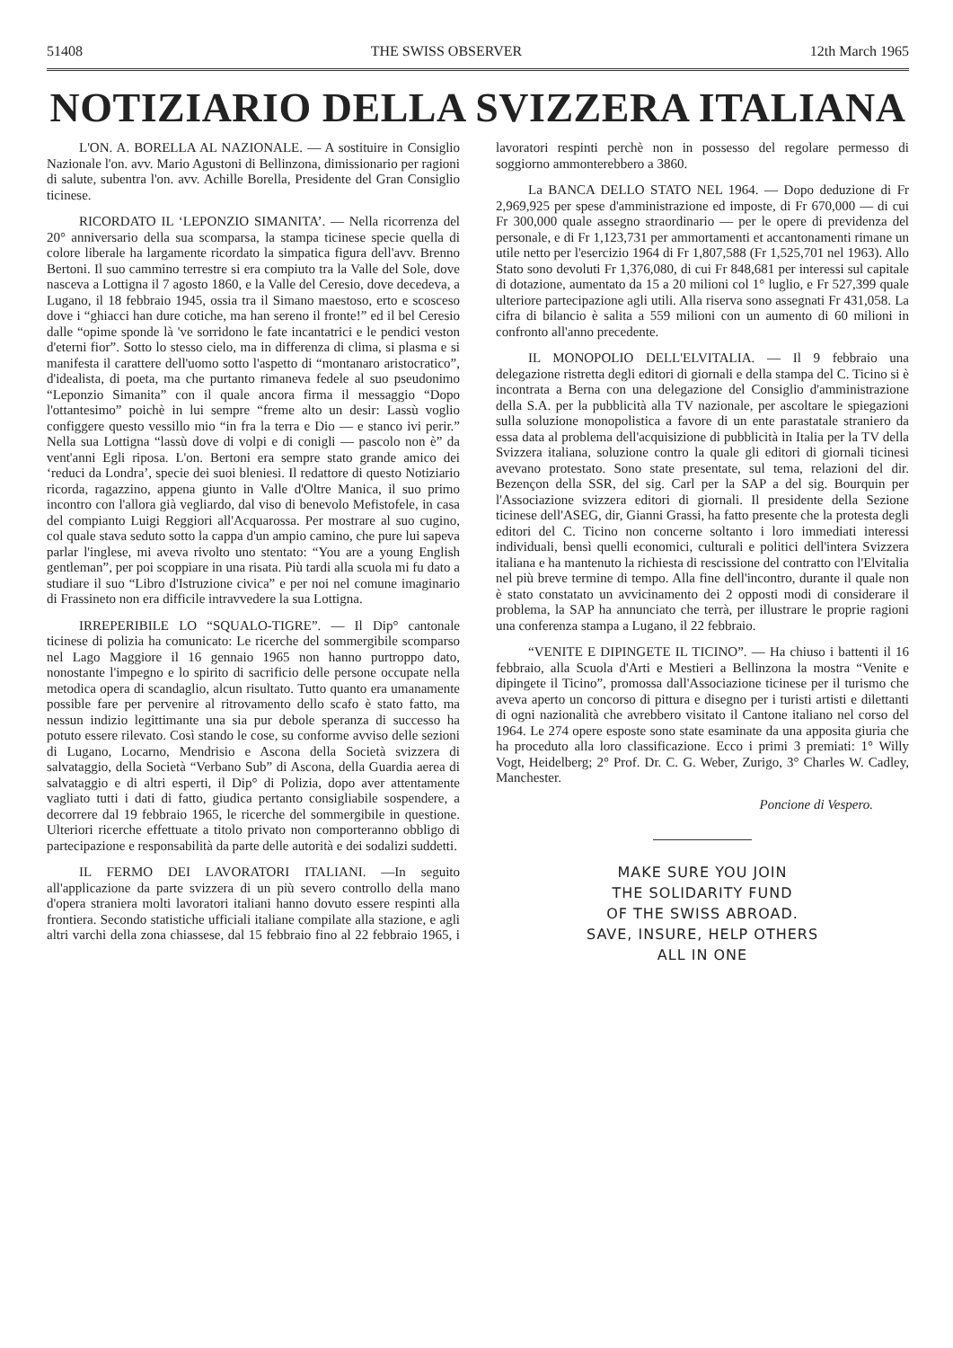51408 THE SWISS OBSERVER 12th March 1965
NOTIZIARIO DELLA SVIZZERA ITALIANA
L'ON. A. BORELLA AL NAZIONALE. — A sostituire in Consiglio Nazionale l'on. avv. Mario Agustoni di Bellinzona, dimissionario per ragioni di salute, subentra l'on. avv. Achille Borella, Presidente del Gran Consiglio ticinese.
RICORDATO IL ‘LEPONZIO SIMANITA’. — Nella ricorrenza del 20° anniversario della sua scomparsa, la stampa ticinese specie quella di colore liberale ha largamente ricordato la simpatica figura dell'avv. Brenno Bertoni. Il suo cammino terrestre si era compiuto tra la Valle del Sole, dove nasceva a Lottigna il 7 agosto 1860, e la Valle del Ceresio, dove decedeva, a Lugano, il 18 febbraio 1945, ossia tra il Simano maestoso, erto e scosceso dove i “ghiacci han dure cotiche, ma han sereno il fronte!” ed il bel Ceresio dalle “opime sponde là 've sorridono le fate incantatrici e le pendici veston d'eterni fior”. Sotto lo stesso cielo, ma in differenza di clima, si plasma e si manifesta il carattere dell'uomo sotto l'aspetto di “montanaro aristocratico”, d'idealista, di poeta, ma che purtanto rimaneva fedele al suo pseudonimo “Leponzio Simanita” con il quale ancora firma il messaggio “Dopo l'ottantesimo” poichè in lui sempre “freme alto un desir: Lassù voglio configgere questo vessillo mio “in fra la terra e Dio — e stanco ivi perir.” Nella sua Lottigna “lassù dove di volpi e di conigli — pascolo non è” da vent'anni Egli riposa. L'on. Bertoni era sempre stato grande amico dei ‘reduci da Londra’, specie dei suoi bleniesi. Il redattore di questo Notiziario ricorda, ragazzino, appena giunto in Valle d'Oltre Manica, il suo primo incontro con l'allora già vegliardo, dal viso di benevolo Mefistofele, in casa del compianto Luigi Reggiori all'Acquarossa. Per mostrare al suo cugino, col quale stava seduto sotto la cappa d'un ampio camino, che pure lui sapeva parlar l'inglese, mi aveva rivolto uno stentato: “You are a young English gentleman”, per poi scoppiare in una risata. Più tardi alla scuola mi fu dato a studiare il suo “Libro d'Istruzione civica” e per noi nel comune imaginario di Frassineto non era difficile intravvedere la sua Lottigna.
IRREPERIBILE LO “SQUALO-TIGRE”. — Il Dip° cantonale ticinese di polizia ha comunicato: Le ricerche del sommergibile scomparso nel Lago Maggiore il 16 gennaio 1965 non hanno purtroppo dato, nonostante l'impegno e lo spirito di sacrificio delle persone occupate nella metodica opera di scandaglio, alcun risultato. Tutto quanto era umanamente possible fare per pervenire al ritrovamento dello scafo è stato fatto, ma nessun indizio legittimante una sia pur debole speranza di successo ha potuto essere rilevato. Così stando le cose, su conforme avviso delle sezioni di Lugano, Locarno, Mendrisio e Ascona della Società svizzera di salvataggio, della Società “Verbano Sub” di Ascona, della Guardia aerea di salvataggio e di altri esperti, il Dip° di Polizia, dopo aver attentamente vagliato tutti i dati di fatto, giudica pertanto consigliabile sospendere, a decorrere dal 19 febbraio 1965, le ricerche del sommergibile in questione. Ulteriori ricerche effettuate a titolo privato non comporteranno obbligo di partecipazione e responsabilità da parte delle autorità e dei sodalizi suddetti.
IL FERMO DEI LAVORATORI ITALIANI. —In seguito all'applicazione da parte svizzera di un più severo controllo della mano d'opera straniera molti lavoratori italiani hanno dovuto essere respinti alla frontiera. Secondo statistiche ufficiali italiane compilate alla stazione, e agli altri varchi della zona chiassese, dal 15 febbraio fino al 22 febbraio 1965, i lavoratori respinti perchè non in possesso del regolare permesso di soggiorno ammonterebbero a 3860.
La BANCA DELLO STATO NEL 1964. — Dopo deduzione di Fr 2,969,925 per spese d'amministrazione ed imposte, di Fr 670,000 — di cui Fr 300,000 quale assegno straordinario — per le opere di previdenza del personale, e di Fr 1,123,731 per ammortamenti et accantonamenti rimane un utile netto per l'esercizio 1964 di Fr 1,807,588 (Fr 1,525,701 nel 1963). Allo Stato sono devoluti Fr 1,376,080, di cui Fr 848,681 per interessi sul capitale di dotazione, aumentato da 15 a 20 milioni col 1° luglio, e Fr 527,399 quale ulteriore partecipazione agli utili. Alla riserva sono assegnati Fr 431,058. La cifra di bilancio è salita a 559 milioni con un aumento di 60 milioni in confronto all'anno precedente.
IL MONOPOLIO DELL'ELVITALIA. — Il 9 febbraio una delegazione ristretta degli editori di giornali e della stampa del C. Ticino si è incontrata a Berna con una delegazione del Consiglio d'amministrazione della S.A. per la pubblicità alla TV nazionale, per ascoltare le spiegazioni sulla soluzione monopolistica a favore di un ente parastatale straniero da essa data al problema dell'acquisizione di pubblicità in Italia per la TV della Svizzera italiana, soluzione contro la quale gli editori di giornali ticinesi avevano protestato. Sono state presentate, sul tema, relazioni del dir. Bezençon della SSR, del sig. Carl per la SAP a del sig. Bourquin per l'Associazione svizzera editori di giornali. Il presidente della Sezione ticinese dell'ASEG, dir, Gianni Grassi, ha fatto presente che la protesta degli editori del C. Ticino non concerne soltanto i loro immediati interessi individuali, bensì quelli economici, culturali e politici dell'intera Svizzera italiana e ha mantenuto la richiesta di rescissione del contratto con l'Elvitalia nel più breve termine di tempo. Alla fine dell'incontro, durante il quale non è stato constatato un avvicinamento dei 2 opposti modi di considerare il problema, la SAP ha annunciato che terrà, per illustrare le proprie ragioni una conferenza stampa a Lugano, il 22 febbraio.
“VENITE E DIPINGETE IL TICINO”. — Ha chiuso i battenti il 16 febbraio, alla Scuola d'Arti e Mestieri a Bellinzona la mostra “Venite e dipingete il Ticino”, promossa dall'Associazione ticinese per il turismo che aveva aperto un concorso di pittura e disegno per i turisti artisti e dilettanti di ogni nazionalità che avrebbero visitato il Cantone italiano nel corso del 1964. Le 274 opere esposte sono state esaminate da una apposita giuria che ha proceduto alla loro classificazione. Ecco i primi 3 premiati: 1° Willy Vogt, Heidelberg; 2° Prof. Dr. C. G. Weber, Zurigo, 3° Charles W. Cadley, Manchester.
Poncione di Vespero.
MAKE SURE YOU JOIN
THE SOLIDARITY FUND
OF THE SWISS ABROAD.
SAVE, INSURE, HELP OTHERS
ALL IN ONE